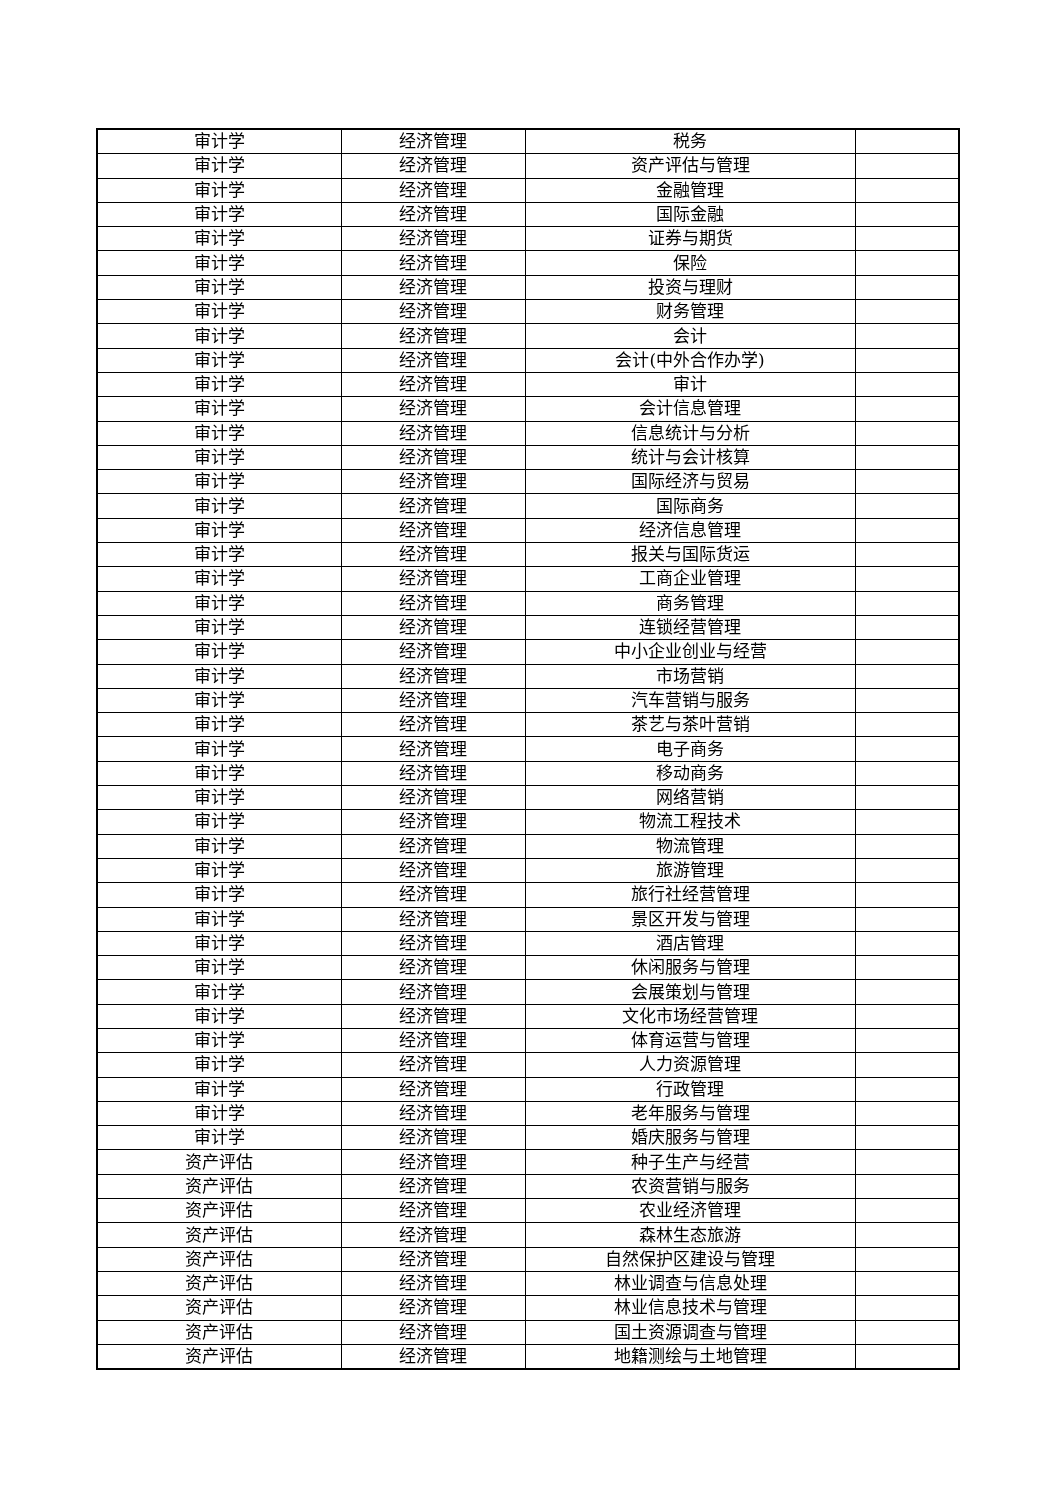| 审计学 | 经济管理 | 税务 | |
| 审计学 | 经济管理 | 资产评估与管理 | |
| 审计学 | 经济管理 | 金融管理 | |
| 审计学 | 经济管理 | 国际金融 | |
| 审计学 | 经济管理 | 证券与期货 | |
| 审计学 | 经济管理 | 保险 | |
| 审计学 | 经济管理 | 投资与理财 | |
| 审计学 | 经济管理 | 财务管理 | |
| 审计学 | 经济管理 | 会计 | |
| 审计学 | 经济管理 | 会计(中外合作办学) | |
| 审计学 | 经济管理 | 审计 | |
| 审计学 | 经济管理 | 会计信息管理 | |
| 审计学 | 经济管理 | 信息统计与分析 | |
| 审计学 | 经济管理 | 统计与会计核算 | |
| 审计学 | 经济管理 | 国际经济与贸易 | |
| 审计学 | 经济管理 | 国际商务 | |
| 审计学 | 经济管理 | 经济信息管理 | |
| 审计学 | 经济管理 | 报关与国际货运 | |
| 审计学 | 经济管理 | 工商企业管理 | |
| 审计学 | 经济管理 | 商务管理 | |
| 审计学 | 经济管理 | 连锁经营管理 | |
| 审计学 | 经济管理 | 中小企业创业与经营 | |
| 审计学 | 经济管理 | 市场营销 | |
| 审计学 | 经济管理 | 汽车营销与服务 | |
| 审计学 | 经济管理 | 茶艺与茶叶营销 | |
| 审计学 | 经济管理 | 电子商务 | |
| 审计学 | 经济管理 | 移动商务 | |
| 审计学 | 经济管理 | 网络营销 | |
| 审计学 | 经济管理 | 物流工程技术 | |
| 审计学 | 经济管理 | 物流管理 | |
| 审计学 | 经济管理 | 旅游管理 | |
| 审计学 | 经济管理 | 旅行社经营管理 | |
| 审计学 | 经济管理 | 景区开发与管理 | |
| 审计学 | 经济管理 | 酒店管理 | |
| 审计学 | 经济管理 | 休闲服务与管理 | |
| 审计学 | 经济管理 | 会展策划与管理 | |
| 审计学 | 经济管理 | 文化市场经营管理 | |
| 审计学 | 经济管理 | 体育运营与管理 | |
| 审计学 | 经济管理 | 人力资源管理 | |
| 审计学 | 经济管理 | 行政管理 | |
| 审计学 | 经济管理 | 老年服务与管理 | |
| 审计学 | 经济管理 | 婚庆服务与管理 | |
| 资产评估 | 经济管理 | 种子生产与经营 | |
| 资产评估 | 经济管理 | 农资营销与服务 | |
| 资产评估 | 经济管理 | 农业经济管理 | |
| 资产评估 | 经济管理 | 森林生态旅游 | |
| 资产评估 | 经济管理 | 自然保护区建设与管理 | |
| 资产评估 | 经济管理 | 林业调查与信息处理 | |
| 资产评估 | 经济管理 | 林业信息技术与管理 | |
| 资产评估 | 经济管理 | 国土资源调查与管理 | |
| 资产评估 | 经济管理 | 地籍测绘与土地管理 | |